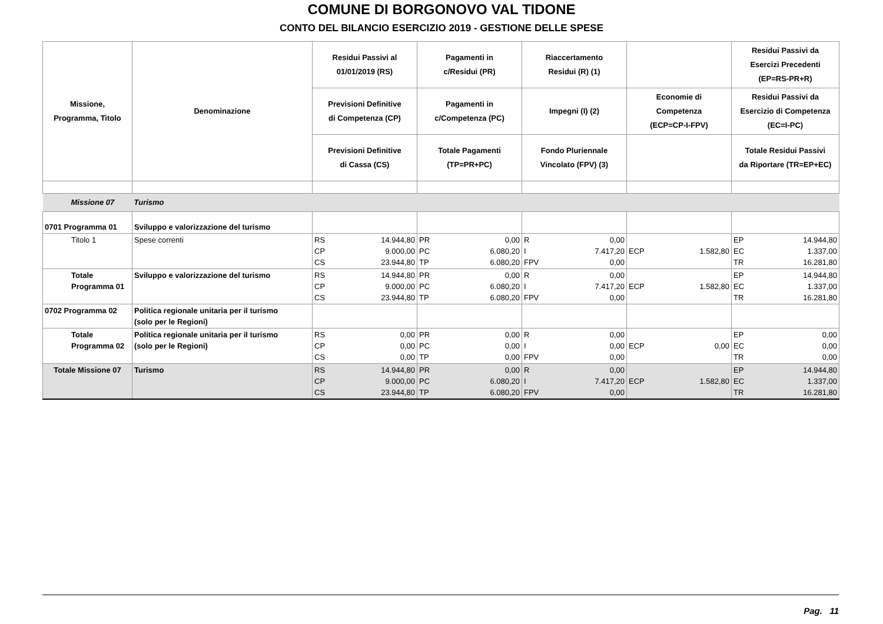COMUNE DI BORGONOVO VAL TIDONE
CONTO DEL BILANCIO ESERCIZIO 2019 - GESTIONE DELLE SPESE
| Missione, Programma, Titolo | Denominazione | Residui Passivi al 01/01/2019 (RS) | Pagamenti in c/Residui (PR) | Riaccertamento Residui (R) (1) | | Residui Passivi da Esercizi Precedenti (EP=RS-PR+R) |
| --- | --- | --- | --- | --- | --- | --- |
| | | Previsioni Definitive di Competenza (CP) | Pagamenti in c/Competenza (PC) | Impegni (I) (2) | Economie di Competenza (ECP=CP-I-FPV) | Residui Passivi da Esercizio di Competenza (EC=I-PC) |
| | | Previsioni Definitive di Cassa (CS) | Totale Pagamenti (TP=PR+PC) | Fondo Pluriennale Vincolato (FPV) (3) | | Totale Residui Passivi da Riportare (TR=EP+EC) |
| Missione 07 | Turismo | | | | | |
| 0701 Programma 01 | Sviluppo e valorizzazione del turismo | | | | | |
| Titolo 1 | Spese correnti | RS 14.944,80 CP 9.000,00 CS 23.944,80 | PR 0,00 PC 6.080,20 TP 6.080,20 | R 0,00 I 7.417,20 FPV 0,00 | ECP 1.582,80 | EP 14.944,80 EC 1.337,00 TR 16.281,80 |
| Totale Programma 01 | Sviluppo e valorizzazione del turismo | RS 14.944,80 CP 9.000,00 CS 23.944,80 | PR 0,00 PC 6.080,20 TP 6.080,20 | R 0,00 I 7.417,20 FPV 0,00 | ECP 1.582,80 | EP 14.944,80 EC 1.337,00 TR 16.281,80 |
| 0702 Programma 02 | Politica regionale unitaria per il turismo (solo per le Regioni) | | | | | |
| Totale Programma 02 | Politica regionale unitaria per il turismo (solo per le Regioni) | RS 0,00 CP 0,00 CS 0,00 | PR 0,00 PC 0,00 TP 0,00 | R 0,00 I 0,00 FPV 0,00 | ECP 0,00 | EP 0,00 EC 0,00 TR 0,00 |
| Totale Missione 07 | Turismo | RS 14.944,80 CP 9.000,00 CS 23.944,80 | PR 0,00 PC 6.080,20 TP 6.080,20 | R 0,00 I 7.417,20 FPV 0,00 | ECP 1.582,80 | EP 14.944,80 EC 1.337,00 TR 16.281,80 |
Pag. 11